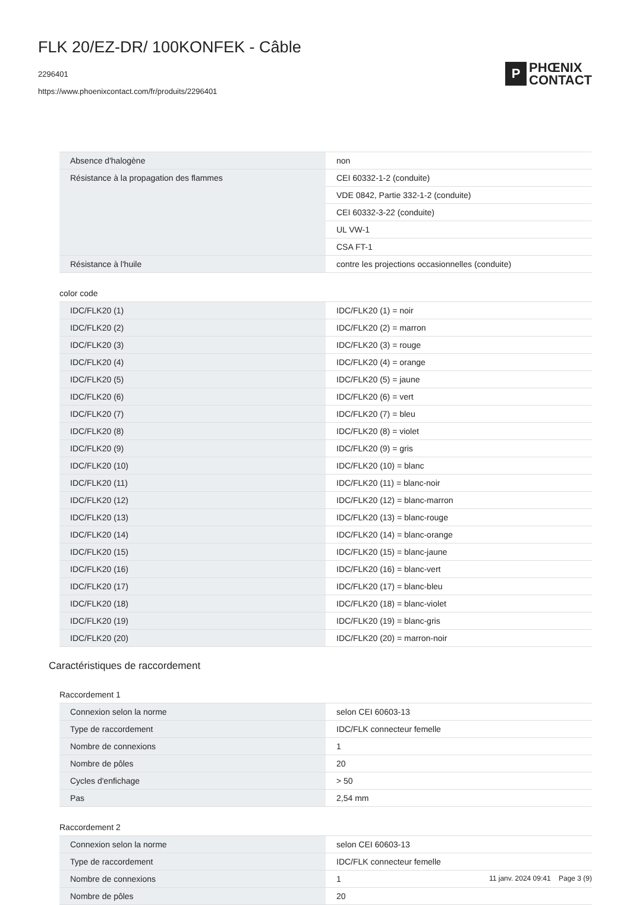FLK 20/EZ-DR/ 100KONFEK - Câble
2296401
https://www.phoenixcontact.com/fr/produits/2296401
P
PHŒNIX
CONTACT
| Absence d'halogène | non |
| Résistance à la propagation des flammes | CEI 60332-1-2 (conduite) |
| | VDE 0842, Partie 332-1-2 (conduite) |
| | CEI 60332-3-22 (conduite) |
| | UL VW-1 |
| | CSA FT-1 |
| Résistance à l'huile | contre les projections occasionnelles (conduite) |
color code
| IDC/FLK20 (1) | IDC/FLK20 (1) = noir |
| IDC/FLK20 (2) | IDC/FLK20 (2) = marron |
| IDC/FLK20 (3) | IDC/FLK20 (3) = rouge |
| IDC/FLK20 (4) | IDC/FLK20 (4) = orange |
| IDC/FLK20 (5) | IDC/FLK20 (5) = jaune |
| IDC/FLK20 (6) | IDC/FLK20 (6) = vert |
| IDC/FLK20 (7) | IDC/FLK20 (7) = bleu |
| IDC/FLK20 (8) | IDC/FLK20 (8) = violet |
| IDC/FLK20 (9) | IDC/FLK20 (9) = gris |
| IDC/FLK20 (10) | IDC/FLK20 (10) = blanc |
| IDC/FLK20 (11) | IDC/FLK20 (11) = blanc-noir |
| IDC/FLK20 (12) | IDC/FLK20 (12) = blanc-marron |
| IDC/FLK20 (13) | IDC/FLK20 (13) = blanc-rouge |
| IDC/FLK20 (14) | IDC/FLK20 (14) = blanc-orange |
| IDC/FLK20 (15) | IDC/FLK20 (15) = blanc-jaune |
| IDC/FLK20 (16) | IDC/FLK20 (16) = blanc-vert |
| IDC/FLK20 (17) | IDC/FLK20 (17) = blanc-bleu |
| IDC/FLK20 (18) | IDC/FLK20 (18) = blanc-violet |
| IDC/FLK20 (19) | IDC/FLK20 (19) = blanc-gris |
| IDC/FLK20 (20) | IDC/FLK20 (20) = marron-noir |
Caractéristiques de raccordement
Raccordement 1
| Connexion selon la norme | selon CEI 60603-13 |
| Type de raccordement | IDC/FLK connecteur femelle |
| Nombre de connexions | 1 |
| Nombre de pôles | 20 |
| Cycles d'enfichage | > 50 |
| Pas | 2,54 mm |
Raccordement 2
| Connexion selon la norme | selon CEI 60603-13 |
| Type de raccordement | IDC/FLK connecteur femelle |
| Nombre de connexions | 1 |
| Nombre de pôles | 20 |
11 janv. 2024 09:41 Page 3 (9)